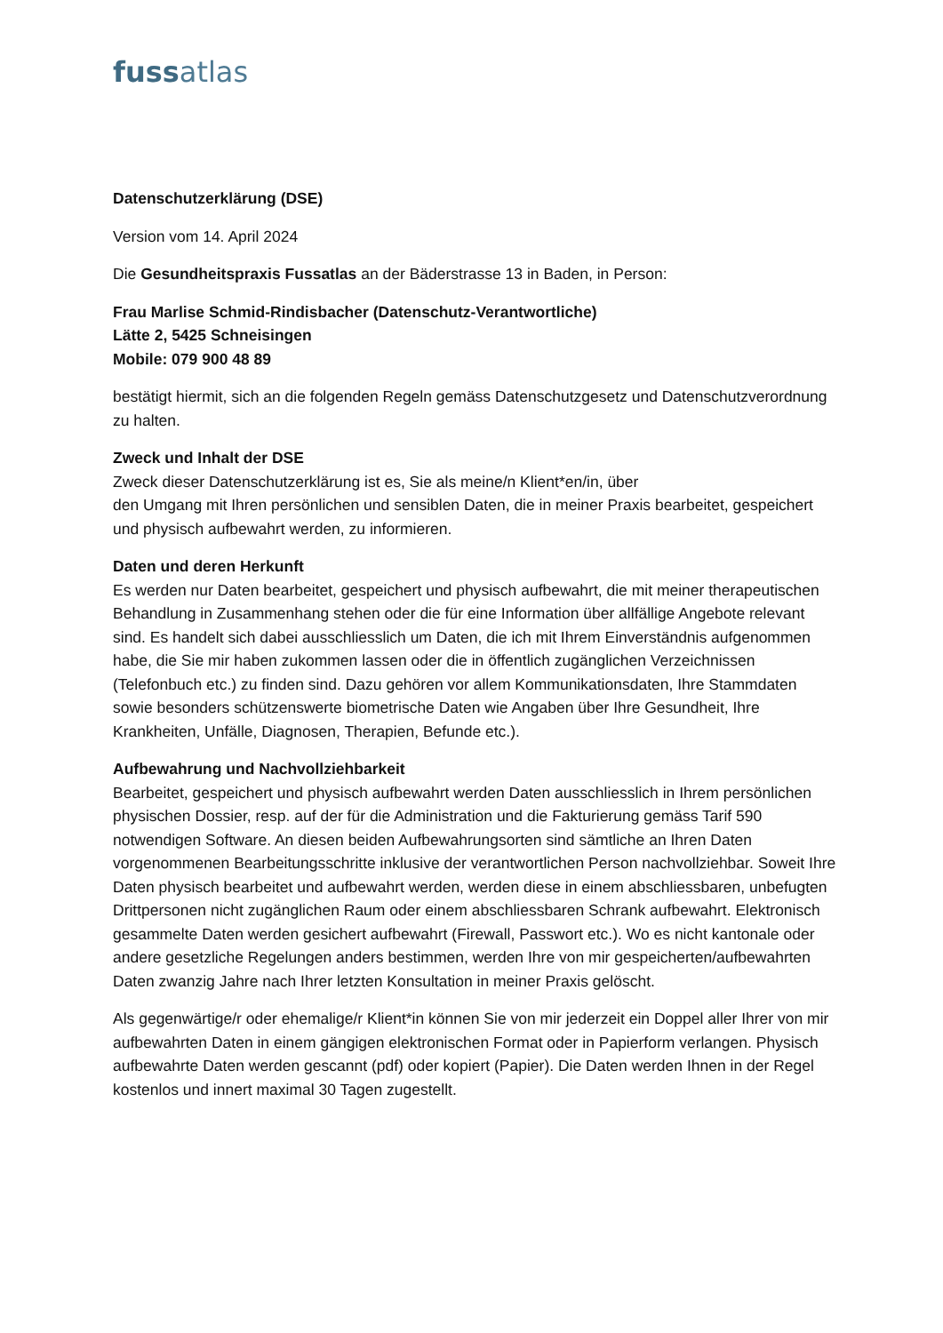fussatlas
Datenschutzerklärung (DSE)
Version vom 14. April 2024
Die Gesundheitspraxis Fussatlas an der Bäderstrasse 13 in Baden, in Person:
Frau Marlise Schmid-Rindisbacher (Datenschutz-Verantwortliche)
Lätte 2, 5425 Schneisingen
Mobile: 079 900 48 89
bestätigt hiermit, sich an die folgenden Regeln gemäss Datenschutzgesetz und Datenschutzverordnung zu halten.
Zweck und Inhalt der DSE
Zweck dieser Datenschutzerklärung ist es, Sie als meine/n Klient*en/in, über
den Umgang mit Ihren persönlichen und sensiblen Daten, die in meiner Praxis bearbeitet, gespeichert und physisch aufbewahrt werden, zu informieren.
Daten und deren Herkunft
Es werden nur Daten bearbeitet, gespeichert und physisch aufbewahrt, die mit meiner therapeutischen Behandlung in Zusammenhang stehen oder die für eine Information über allfällige Angebote relevant sind. Es handelt sich dabei ausschliesslich um Daten, die ich mit Ihrem Einverständnis aufgenommen habe, die Sie mir haben zukommen lassen oder die in öffentlich zugänglichen Verzeichnissen (Telefonbuch etc.) zu finden sind. Dazu gehören vor allem Kommunikationsdaten, Ihre Stammdaten sowie besonders schützenswerte biometrische Daten wie Angaben über Ihre Gesundheit, Ihre Krankheiten, Unfälle, Diagnosen, Therapien, Befunde etc.).
Aufbewahrung und Nachvollziehbarkeit
Bearbeitet, gespeichert und physisch aufbewahrt werden Daten ausschliesslich in Ihrem persönlichen physischen Dossier, resp. auf der für die Administration und die Fakturierung gemäss Tarif 590 notwendigen Software. An diesen beiden Aufbewahrungsorten sind sämtliche an Ihren Daten vorgenommenen Bearbeitungsschritte inklusive der verantwortlichen Person nachvollziehbar. Soweit Ihre Daten physisch bearbeitet und aufbewahrt werden, werden diese in einem abschliessbaren, unbefugten Drittpersonen nicht zugänglichen Raum oder einem abschliessbaren Schrank aufbewahrt. Elektronisch gesammelte Daten werden gesichert aufbewahrt (Firewall, Passwort etc.). Wo es nicht kantonale oder andere gesetzliche Regelungen anders bestimmen, werden Ihre von mir gespeicherten/aufbewahrten Daten zwanzig Jahre nach Ihrer letzten Konsultation in meiner Praxis gelöscht.
Als gegenwärtige/r oder ehemalige/r Klient*in können Sie von mir jederzeit ein Doppel aller Ihrer von mir aufbewahrten Daten in einem gängigen elektronischen Format oder in Papierform verlangen. Physisch aufbewahrte Daten werden gescannt (pdf) oder kopiert (Papier). Die Daten werden Ihnen in der Regel kostenlos und innert maximal 30 Tagen zugestellt.